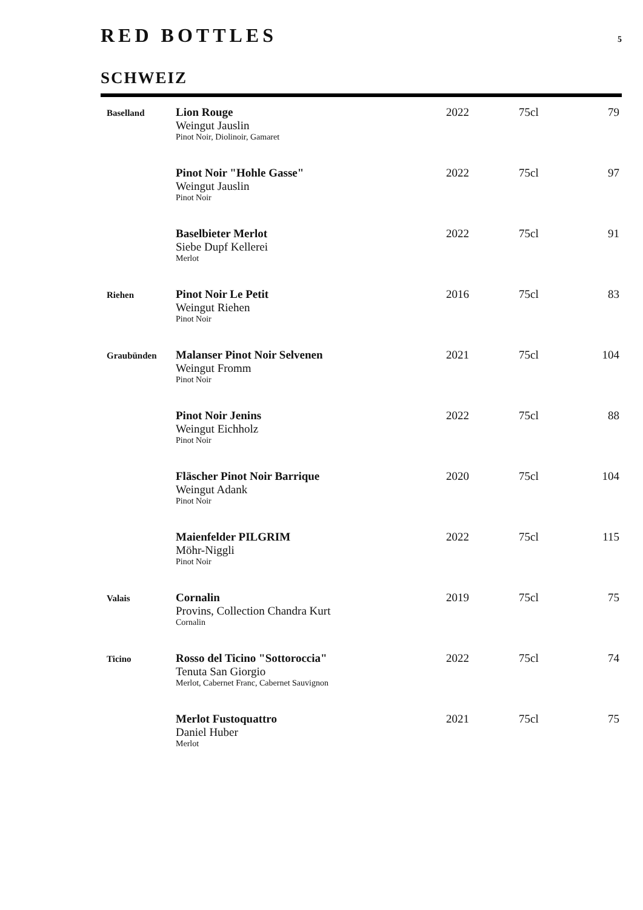RED BOTTLES 5
SCHWEIZ
| Baselland | Lion Rouge Weingut Jauslin Pinot Noir, Diolinoir, Gamaret | 2022 | 75cl | 79 |
| | Pinot Noir "Hohle Gasse" Weingut Jauslin Pinot Noir | 2022 | 75cl | 97 |
| | Baselbieter Merlot Siebe Dupf Kellerei Merlot | 2022 | 75cl | 91 |
| Riehen | Pinot Noir Le Petit Weingut Riehen Pinot Noir | 2016 | 75cl | 83 |
| Graubünden | Malanser Pinot Noir Selvenen Weingut Fromm Pinot Noir | 2021 | 75cl | 104 |
| | Pinot Noir Jenins Weingut Eichholz Pinot Noir | 2022 | 75cl | 88 |
| | Fläscher Pinot Noir Barrique Weingut Adank Pinot Noir | 2020 | 75cl | 104 |
| | Maienfelder PILGRIM Möhr-Niggli Pinot Noir | 2022 | 75cl | 115 |
| Valais | Cornalin Provins, Collection Chandra Kurt Cornalin | 2019 | 75cl | 75 |
| Ticino | Rosso del Ticino "Sottoroccia" Tenuta San Giorgio Merlot, Cabernet Franc, Cabernet Sauvignon | 2022 | 75cl | 74 |
| | Merlot Fustoquattro Daniel Huber Merlot | 2021 | 75cl | 75 |